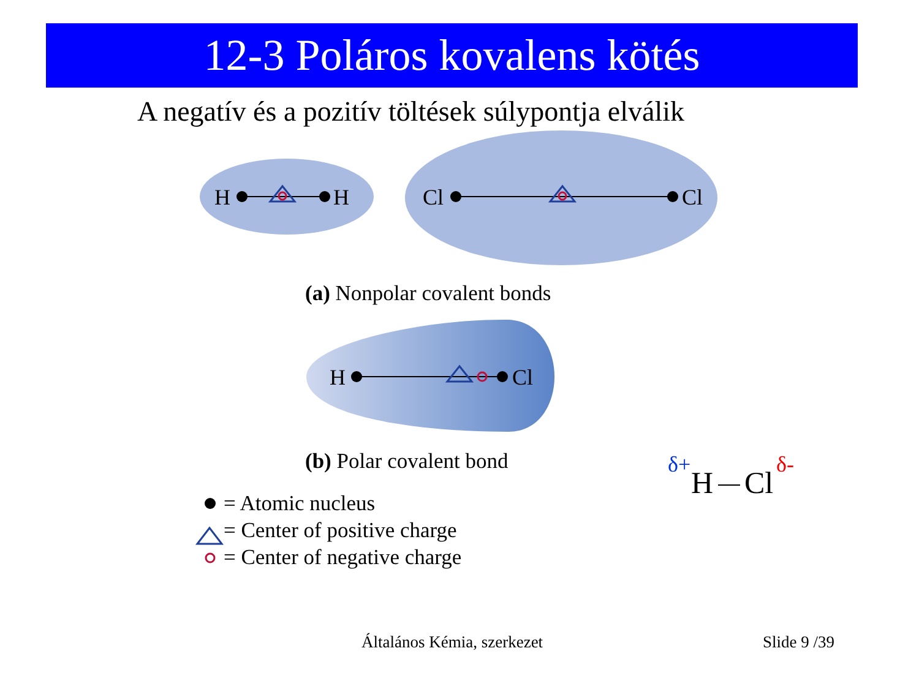12-3 Poláros kovalens kötés
A negatív és a pozitív töltések súlypontja elválik
H
H
Cl
Cl
H
Cl
(a) Nonpolar covalent bonds
(b) Polar covalent bond
= Atomic nucleus
= Center of positive charge
= Center of negative charge
δ+
H
Cl
δ-
Általános Kémia, szerkezet Slide 9 /39